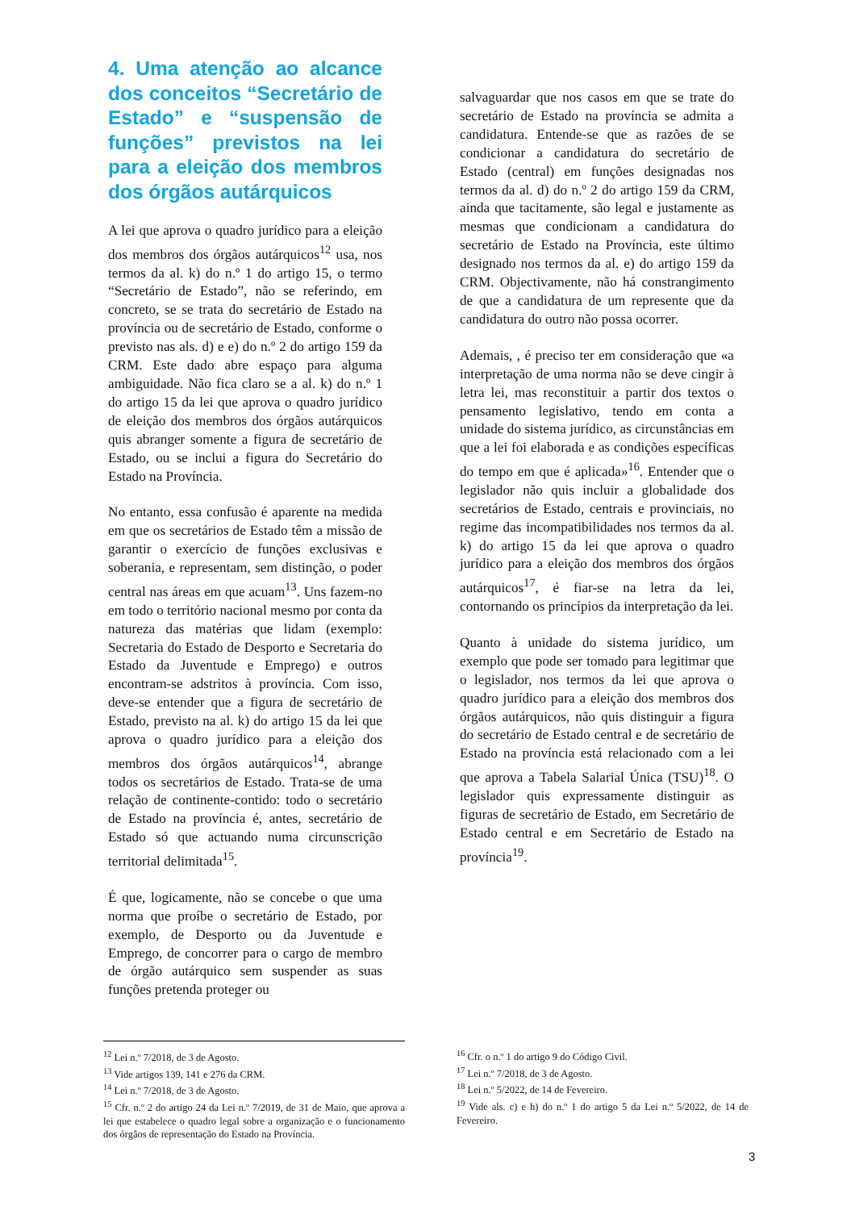4. Uma atenção ao alcance dos conceitos “Secretário de Estado” e “suspensão de funções” previstos na lei para a eleição dos membros dos órgãos autárquicos
A lei que aprova o quadro jurídico para a eleição dos membros dos órgãos autárquicos<sup>12</sup> usa, nos termos da al. k) do n.º 1 do artigo 15, o termo “Secretário de Estado”, não se referindo, em concreto, se se trata do secretário de Estado na província ou de secretário de Estado, conforme o previsto nas als. d) e e) do n.º 2 do artigo 159 da CRM. Este dado abre espaço para alguma ambiguidade. Não fica claro se a al. k) do n.º 1 do artigo 15 da lei que aprova o quadro jurídico de eleição dos membros dos órgãos autárquicos quis abranger somente a figura de secretário de Estado, ou se inclui a figura do Secretário do Estado na Província.
No entanto, essa confusão é aparente na medida em que os secretários de Estado têm a missão de garantir o exercício de funções exclusivas e soberania, e representam, sem distinção, o poder central nas áreas em que acuam<sup>13</sup>. Uns fazem-no em todo o território nacional mesmo por conta da natureza das matérias que lidam (exemplo: Secretaria do Estado de Desporto e Secretaria do Estado da Juventude e Emprego) e outros encontram-se adstritos à província. Com isso, deve-se entender que a figura de secretário de Estado, previsto na al. k) do artigo 15 da lei que aprova o quadro jurídico para a eleição dos membros dos órgãos autárquicos<sup>14</sup>, abrange todos os secretários de Estado. Trata-se de uma relação de continente-contido: todo o secretário de Estado na província é, antes, secretário de Estado só que actuando numa circunscrição territorial delimitada<sup>15</sup>.
É que, logicamente, não se concebe o que uma norma que proíbe o secretário de Estado, por exemplo, de Desporto ou da Juventude e Emprego, de concorrer para o cargo de membro de órgão autárquico sem suspender as suas funções pretenda proteger ou
salvaguardar que nos casos em que se trate do secretário de Estado na província se admita a candidatura. Entende-se que as razões de se condicionar a candidatura do secretário de Estado (central) em funções designadas nos termos da al. d) do n.º 2 do artigo 159 da CRM, ainda que tacitamente, são legal e justamente as mesmas que condicionam a candidatura do secretário de Estado na Província, este último designado nos termos da al. e) do artigo 159 da CRM. Objectivamente, não há constrangimento de que a candidatura de um represente que da candidatura do outro não possa ocorrer.
Ademais, , é preciso ter em consideração que «a interpretação de uma norma não se deve cingir à letra lei, mas reconstituir a partir dos textos o pensamento legislativo, tendo em conta a unidade do sistema jurídico, as circunstâncias em que a lei foi elaborada e as condições específicas do tempo em que é aplicada»<sup>16</sup>. Entender que o legislador não quis incluir a globalidade dos secretários de Estado, centrais e provinciais, no regime das incompatibilidades nos termos da al. k) do artigo 15 da lei que aprova o quadro jurídico para a eleição dos membros dos órgãos autárquicos<sup>17</sup>, é fiar-se na letra da lei, contornando os princípios da interpretação da lei.
Quanto à unidade do sistema jurídico, um exemplo que pode ser tomado para legitimar que o legislador, nos termos da lei que aprova o quadro jurídico para a eleição dos membros dos órgãos autárquicos, não quis distinguir a figura do secretário de Estado central e de secretário de Estado na província está relacionado com a lei que aprova a Tabela Salarial Única (TSU)<sup>18</sup>. O legislador quis expressamente distinguir as figuras de secretário de Estado, em Secretário de Estado central e em Secretário de Estado na província<sup>19</sup>.
<sup>12</sup> Lei n.º 7/2018, de 3 de Agosto.
<sup>13</sup> Vide artigos 139, 141 e 276 da CRM.
<sup>14</sup> Lei n.º 7/2018, de 3 de Agosto.
<sup>15</sup> Cfr. n.º 2 do artigo 24 da Lei n.º 7/2019, de 31 de Maio, que aprova a lei que estabelece o quadro legal sobre a organização e o funcionamento dos órgãos de representação do Estado na Província.
<sup>16</sup> Cfr. o n.º 1 do artigo 9 do Código Civil.
<sup>17</sup> Lei n.º 7/2018, de 3 de Agosto.
<sup>18</sup> Lei n.º 5/2022, de 14 de Fevereiro.
<sup>19</sup> Vide als. c) e h) do n.º 1 do artigo 5 da Lei n.º 5/2022, de 14 de Fevereiro.
3